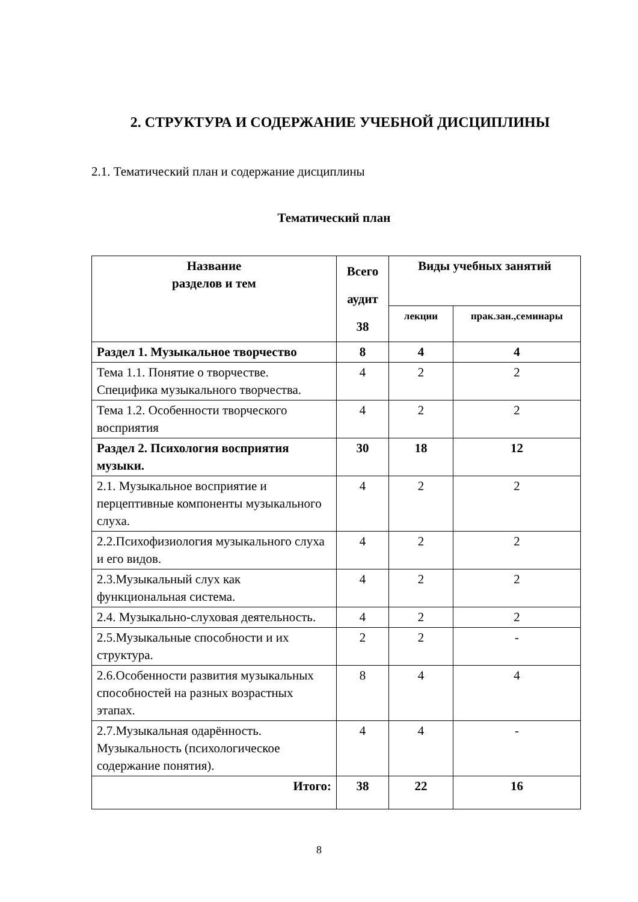2. СТРУКТУРА И СОДЕРЖАНИЕ УЧЕБНОЙ ДИСЦИПЛИНЫ
2.1. Тематический план и содержание дисциплины
Тематический план
| Название разделов и тем | Всего аудит 38 | Виды учебных занятий | |
| --- | --- | --- | --- |
| | | лекции | прак.зан.,семинары |
| Раздел 1. Музыкальное творчество | 8 | 4 | 4 |
| Тема 1.1. Понятие о творчестве. Специфика музыкального творчества. | 4 | 2 | 2 |
| Тема 1.2. Особенности творческого восприятия | 4 | 2 | 2 |
| Раздел 2. Психология восприятия музыки. | 30 | 18 | 12 |
| 2.1. Музыкальное восприятие и перцептивные компоненты музыкального слуха. | 4 | 2 | 2 |
| 2.2.Психофизиология музыкального слуха и его видов. | 4 | 2 | 2 |
| 2.3.Музыкальный слух как функциональная система. | 4 | 2 | 2 |
| 2.4. Музыкально-слуховая деятельность. | 4 | 2 | 2 |
| 2.5.Музыкальные способности и их структура. | 2 | 2 | - |
| 2.6.Особенности развития музыкальных способностей на разных возрастных этапах. | 8 | 4 | 4 |
| 2.7.Музыкальная одарённость. Музыкальность (психологическое содержание понятия). | 4 | 4 | - |
| Итого: | 38 | 22 | 16 |
8